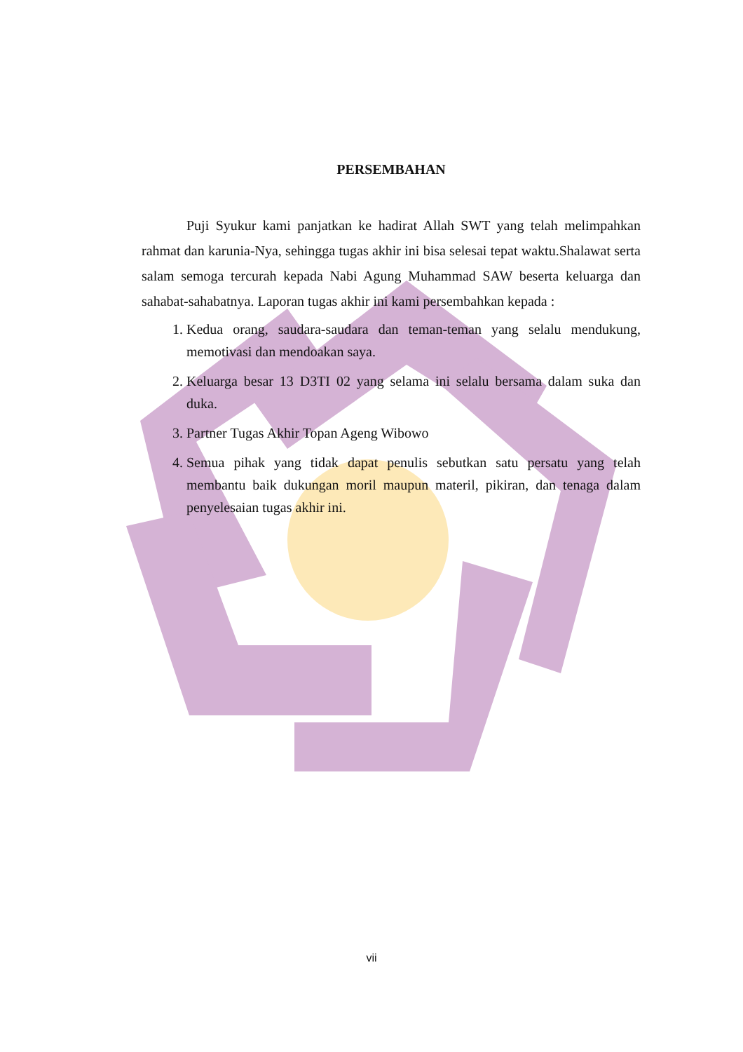PERSEMBAHAN
Puji Syukur kami panjatkan ke hadirat Allah SWT yang telah melimpahkan rahmat dan karunia-Nya, sehingga tugas akhir ini bisa selesai tepat waktu.Shalawat serta salam semoga tercurah kepada Nabi Agung Muhammad SAW beserta keluarga dan sahabat-sahabatnya. Laporan tugas akhir ini kami persembahkan kepada :
1. Kedua orang, saudara-saudara dan teman-teman yang selalu mendukung, memotivasi dan mendoakan saya.
2. Keluarga besar 13 D3TI 02 yang selama ini selalu bersama dalam suka dan duka.
3. Partner Tugas Akhir Topan Ageng Wibowo
4. Semua pihak yang tidak dapat penulis sebutkan satu persatu yang telah membantu baik dukungan moril maupun materil, pikiran, dan tenaga dalam penyelesaian tugas akhir ini.
vii